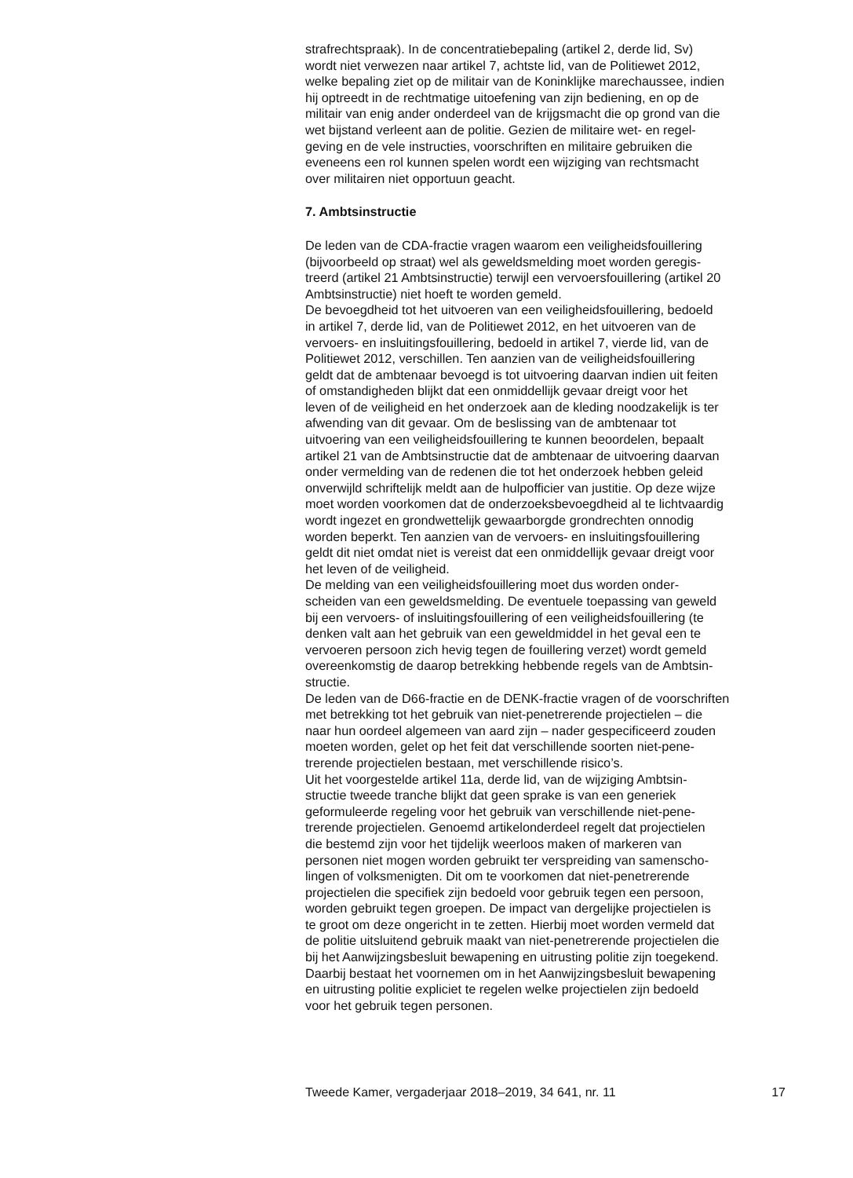strafrechtspraak). In de concentratiebepaling (artikel 2, derde lid, Sv) wordt niet verwezen naar artikel 7, achtste lid, van de Politiewet 2012, welke bepaling ziet op de militair van de Koninklijke marechaussee, indien hij optreedt in de rechtmatige uitoefening van zijn bediening, en op de militair van enig ander onderdeel van de krijgsmacht die op grond van die wet bijstand verleent aan de politie. Gezien de militaire wet- en regel- geving en de vele instructies, voorschriften en militaire gebruiken die eveneens een rol kunnen spelen wordt een wijziging van rechtsmacht over militairen niet opportuun geacht.
7. Ambtsinstructie
De leden van de CDA-fractie vragen waarom een veiligheidsfouillering (bijvoorbeeld op straat) wel als geweldsmelding moet worden geregis- treerd (artikel 21 Ambtsinstructie) terwijl een vervoersfouillering (artikel 20 Ambtsinstructie) niet hoeft te worden gemeld.
De bevoegdheid tot het uitvoeren van een veiligheidsfouillering, bedoeld in artikel 7, derde lid, van de Politiewet 2012, en het uitvoeren van de vervoers- en insluitingsfouillering, bedoeld in artikel 7, vierde lid, van de Politiewet 2012, verschillen. Ten aanzien van de veiligheidsfouillering geldt dat de ambtenaar bevoegd is tot uitvoering daarvan indien uit feiten of omstandigheden blijkt dat een onmiddellijk gevaar dreigt voor het leven of de veiligheid en het onderzoek aan de kleding noodzakelijk is ter afwending van dit gevaar. Om de beslissing van de ambtenaar tot uitvoering van een veiligheidsfouillering te kunnen beoordelen, bepaalt artikel 21 van de Ambtsinstructie dat de ambtenaar de uitvoering daarvan onder vermelding van de redenen die tot het onderzoek hebben geleid onverwijld schriftelijk meldt aan de hulpofficier van justitie. Op deze wijze moet worden voorkomen dat de onderzoeksbevoegdheid al te lichtvaardig wordt ingezet en grondwettelijk gewaarborgde grondrechten onnodig worden beperkt. Ten aanzien van de vervoers- en insluitingsfouillering geldt dit niet omdat niet is vereist dat een onmiddellijk gevaar dreigt voor het leven of de veiligheid.
De melding van een veiligheidsfouillering moet dus worden onder- scheiden van een geweldsmelding. De eventuele toepassing van geweld bij een vervoers- of insluitingsfouillering of een veiligheidsfouillering (te denken valt aan het gebruik van een geweldmiddel in het geval een te vervoeren persoon zich hevig tegen de fouillering verzet) wordt gemeld overeenkomstig de daarop betrekking hebbende regels van de Ambtsin- structie.
De leden van de D66-fractie en de DENK-fractie vragen of de voorschriften met betrekking tot het gebruik van niet-penetrerende projectielen – die naar hun oordeel algemeen van aard zijn – nader gespecificeerd zouden moeten worden, gelet op het feit dat verschillende soorten niet-pene- trerende projectielen bestaan, met verschillende risico’s.
Uit het voorgestelde artikel 11a, derde lid, van de wijziging Ambtsin- structie tweede tranche blijkt dat geen sprake is van een generiek geformuleerde regeling voor het gebruik van verschillende niet-pene- trerende projectielen. Genoemd artikelonderdeel regelt dat projectielen die bestemd zijn voor het tijdelijk weerloos maken of markeren van personen niet mogen worden gebruikt ter verspreiding van samenscho- lingen of volksmenigten. Dit om te voorkomen dat niet-penetrerende projectielen die specifiek zijn bedoeld voor gebruik tegen een persoon, worden gebruikt tegen groepen. De impact van dergelijke projectielen is te groot om deze ongericht in te zetten. Hierbij moet worden vermeld dat de politie uitsluitend gebruik maakt van niet-penetrerende projectielen die bij het Aanwijzingsbesluit bewapening en uitrusting politie zijn toegekend. Daarbij bestaat het voornemen om in het Aanwijzingsbesluit bewapening en uitrusting politie expliciet te regelen welke projectielen zijn bedoeld voor het gebruik tegen personen.
Tweede Kamer, vergaderjaar 2018–2019, 34 641, nr. 11 17